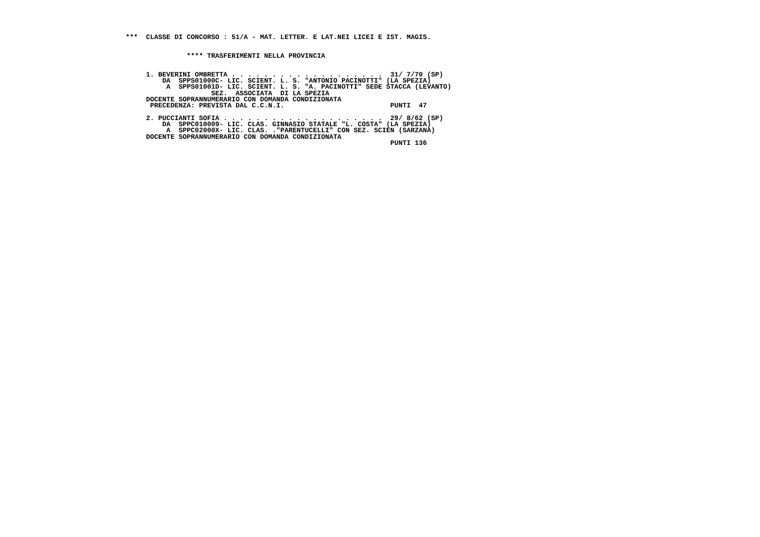***  CLASSE DI CONCORSO : 51/A - MAT. LETTER. E LAT.NEI LICEI E IST. MAGIS.


               **** TRASFERIMENTI NELLA PROVINCIA


     1. BEVERINI OMBRETTA . . . . . . . . . . . . . . . . . . .  31/ 7/70 (SP)
         DA  SPPS01000C- LIC. SCIENT. L. S. "ANTONIO PACINOTTI" (LA SPEZIA)
          A  SPPS01001D- LIC. SCIENT. L. S. "A. PACINOTTI" SEDE STACCA (LEVANTO)
                     SEZ.  ASSOCIATA  DI LA SPEZIA
     DOCENTE SOPRANNUMERARIO CON DOMANDA CONDIZIONATA
      PRECEDENZA: PREVISTA DAL C.C.N.I.                          PUNTI  47

     2. PUCCIANTI SOFIA . . . . . . . . . . . . . . . . . . . .  29/ 8/62 (SP)
         DA  SPPC010009- LIC. CLAS. GINNASIO STATALE "L. COSTA" (LA SPEZIA)
          A  SPPC02000X- LIC. CLAS. ."PARENTUCELLI" CON SEZ. SCIEN (SARZANA)
     DOCENTE SOPRANNUMERARIO CON DOMANDA CONDIZIONATA
                                                                 PUNTI 136